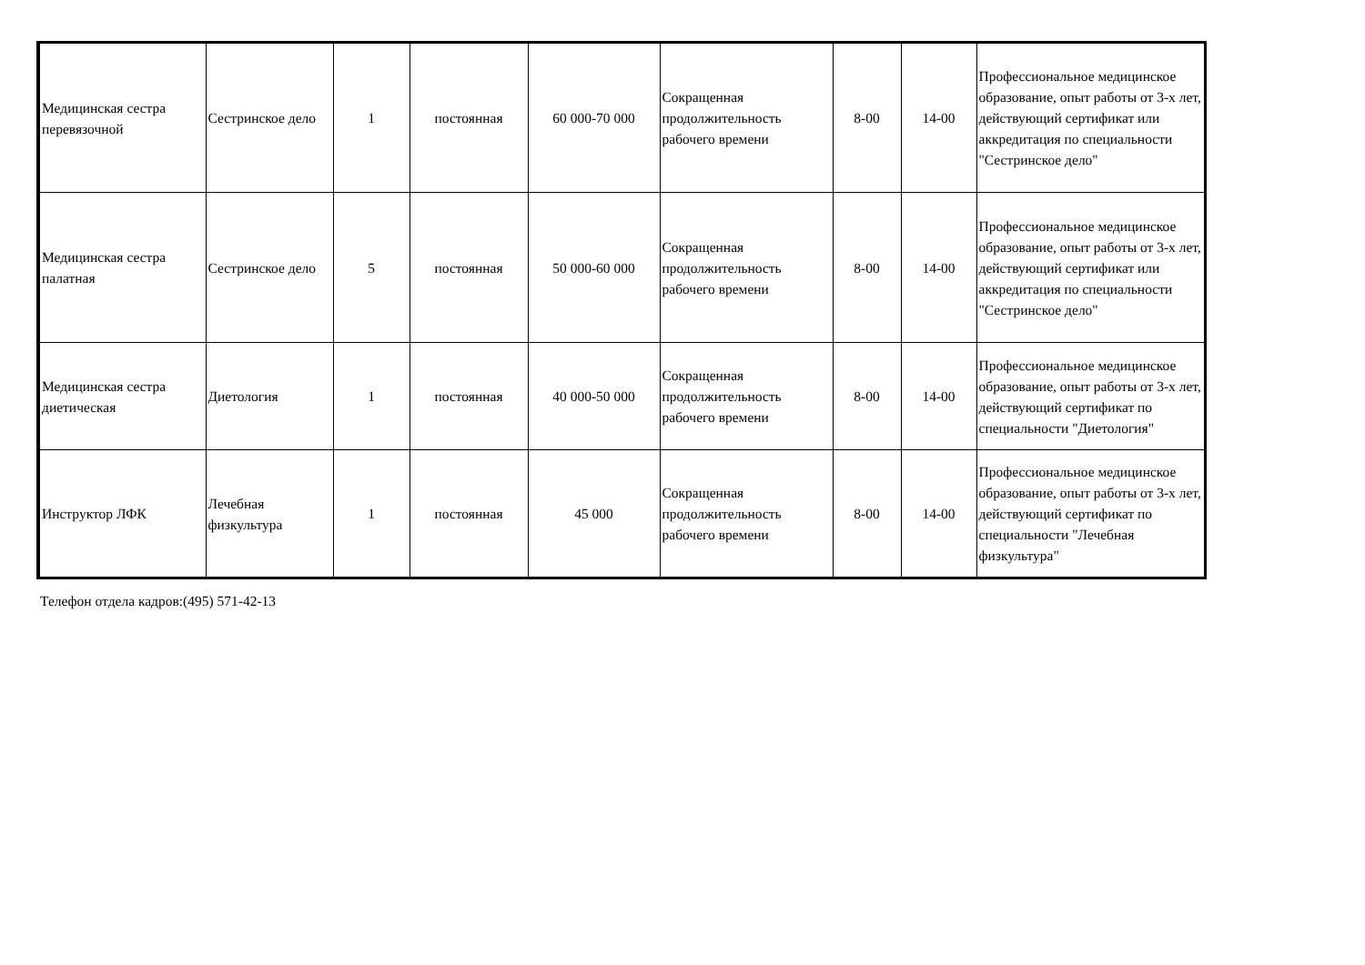| Медицинская сестра перевязочной | Сестринское дело | 1 | постоянная | 60 000-70 000 | Сокращенная продолжительность рабочего времени | 8-00 | 14-00 | Профессиональное медицинское образование, опыт работы от 3-х лет, действующий сертификат или аккредитация по специальности "Сестринское дело" |
| Медицинская сестра палатная | Сестринское дело | 5 | постоянная | 50 000-60 000 | Сокращенная продолжительность рабочего времени | 8-00 | 14-00 | Профессиональное медицинское образование, опыт работы от 3-х лет, действующий сертификат или аккредитация по специальности "Сестринское дело" |
| Медицинская сестра диетическая | Диетология | 1 | постоянная | 40 000-50 000 | Сокращенная продолжительность рабочего времени | 8-00 | 14-00 | Профессиональное медицинское образование, опыт работы от 3-х лет, действующий сертификат по специальности "Диетология" |
| Инструктор ЛФК | Лечебная физкультура | 1 | постоянная | 45 000 | Сокращенная продолжительность рабочего времени | 8-00 | 14-00 | Профессиональное медицинское образование, опыт работы от 3-х лет, действующий сертификат по специальности "Лечебная физкультура" |
Телефон отдела кадров:(495) 571-42-13